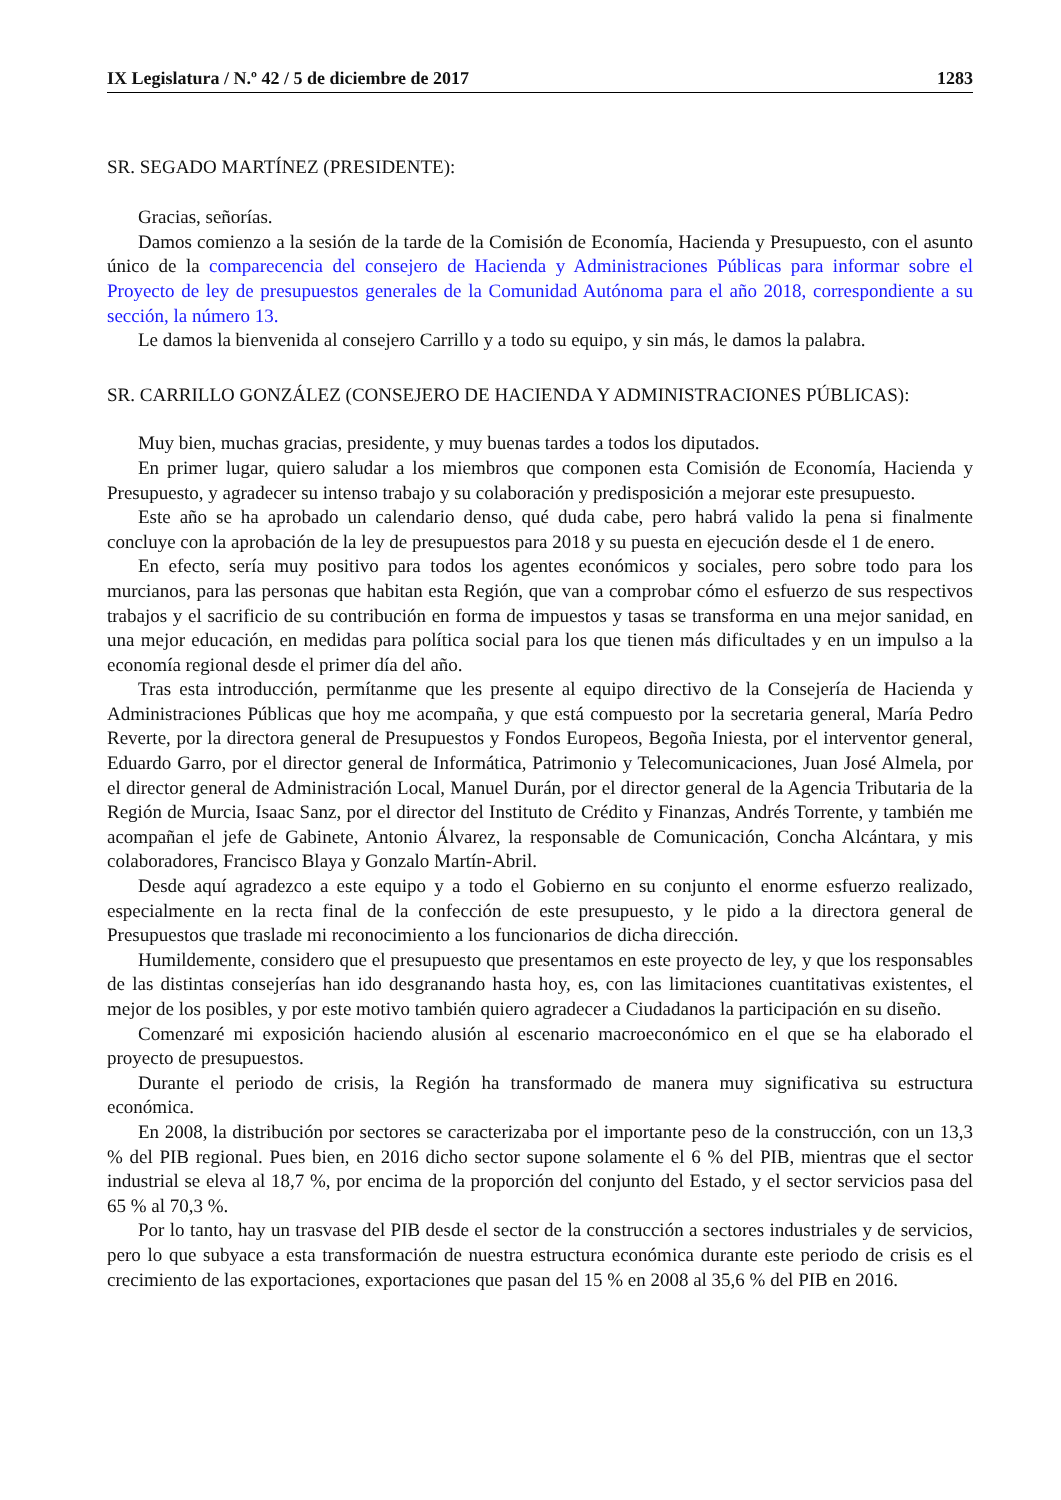IX Legislatura / N.º 42 / 5 de diciembre de 2017 1283
SR. SEGADO MARTÍNEZ (PRESIDENTE):
Gracias, señorías.
Damos comienzo a la sesión de la tarde de la Comisión de Economía, Hacienda y Presupuesto, con el asunto único de la comparecencia del consejero de Hacienda y Administraciones Públicas para informar sobre el Proyecto de ley de presupuestos generales de la Comunidad Autónoma para el año 2018, correspondiente a su sección, la número 13.
Le damos la bienvenida al consejero Carrillo y a todo su equipo, y sin más, le damos la palabra.
SR. CARRILLO GONZÁLEZ (CONSEJERO DE HACIENDA Y ADMINISTRACIONES PÚBLICAS):
Muy bien, muchas gracias, presidente, y muy buenas tardes a todos los diputados.
En primer lugar, quiero saludar a los miembros que componen esta Comisión de Economía, Hacienda y Presupuesto, y agradecer su intenso trabajo y su colaboración y predisposición a mejorar este presupuesto.
Este año se ha aprobado un calendario denso, qué duda cabe, pero habrá valido la pena si finalmente concluye con la aprobación de la ley de presupuestos para 2018 y su puesta en ejecución desde el 1 de enero.
En efecto, sería muy positivo para todos los agentes económicos y sociales, pero sobre todo para los murcianos, para las personas que habitan esta Región, que van a comprobar cómo el esfuerzo de sus respectivos trabajos y el sacrificio de su contribución en forma de impuestos y tasas se transforma en una mejor sanidad, en una mejor educación, en medidas para política social para los que tienen más dificultades y en un impulso a la economía regional desde el primer día del año.
Tras esta introducción, permítanme que les presente al equipo directivo de la Consejería de Hacienda y Administraciones Públicas que hoy me acompaña, y que está compuesto por la secretaria general, María Pedro Reverte, por la directora general de Presupuestos y Fondos Europeos, Begoña Iniesta, por el interventor general, Eduardo Garro, por el director general de Informática, Patrimonio y Telecomunicaciones, Juan José Almela, por el director general de Administración Local, Manuel Durán, por el director general de la Agencia Tributaria de la Región de Murcia, Isaac Sanz, por el director del Instituto de Crédito y Finanzas, Andrés Torrente, y también me acompañan el jefe de Gabinete, Antonio Álvarez, la responsable de Comunicación, Concha Alcántara, y mis colaboradores, Francisco Blaya y Gonzalo Martín-Abril.
Desde aquí agradezco a este equipo y a todo el Gobierno en su conjunto el enorme esfuerzo realizado, especialmente en la recta final de la confección de este presupuesto, y le pido a la directora general de Presupuestos que traslade mi reconocimiento a los funcionarios de dicha dirección.
Humildemente, considero que el presupuesto que presentamos en este proyecto de ley, y que los responsables de las distintas consejerías han ido desgranando hasta hoy, es, con las limitaciones cuantitativas existentes, el mejor de los posibles, y por este motivo también quiero agradecer a Ciudadanos la participación en su diseño.
Comenzaré mi exposición haciendo alusión al escenario macroeconómico en el que se ha elaborado el proyecto de presupuestos.
Durante el periodo de crisis, la Región ha transformado de manera muy significativa su estructura económica.
En 2008, la distribución por sectores se caracterizaba por el importante peso de la construcción, con un 13,3 % del PIB regional. Pues bien, en 2016 dicho sector supone solamente el 6 % del PIB, mientras que el sector industrial se eleva al 18,7 %, por encima de la proporción del conjunto del Estado, y el sector servicios pasa del 65 % al 70,3 %.
Por lo tanto, hay un trasvase del PIB desde el sector de la construcción a sectores industriales y de servicios, pero lo que subyace a esta transformación de nuestra estructura económica durante este periodo de crisis es el crecimiento de las exportaciones, exportaciones que pasan del 15 % en 2008 al 35,6 % del PIB en 2016.